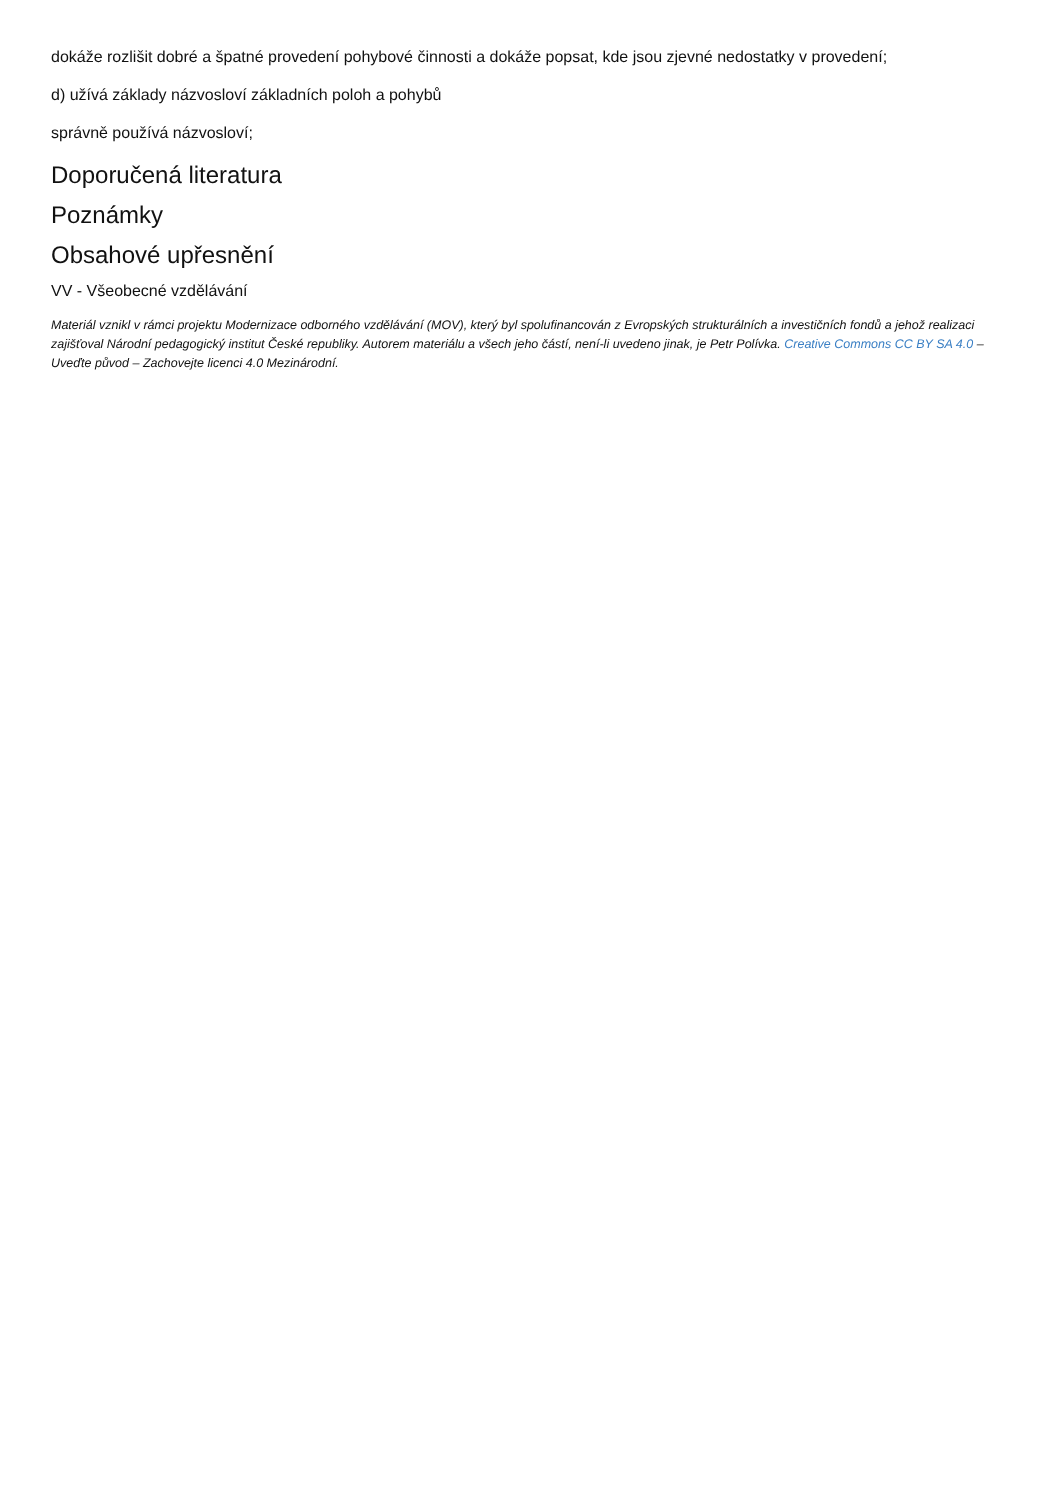dokáže rozlišit dobré a špatné provedení pohybové činnosti a dokáže popsat, kde jsou zjevné nedostatky v provedení;
d) užívá základy názvosloví základních poloh a pohybů
správně používá názvosloví;
Doporučená literatura
Poznámky
Obsahové upřesnění
VV - Všeobecné vzdělávání
Materiál vznikl v rámci projektu Modernizace odborného vzdělávání (MOV), který byl spolufinancován z Evropských strukturálních a investičních fondů a jehož realizaci zajišťoval Národní pedagogický institut České republiky. Autorem materiálu a všech jeho částí, není-li uvedeno jinak, je Petr Polívka. Creative Commons CC BY SA 4.0 – Uveďte původ – Zachovejte licenci 4.0 Mezinárodní.